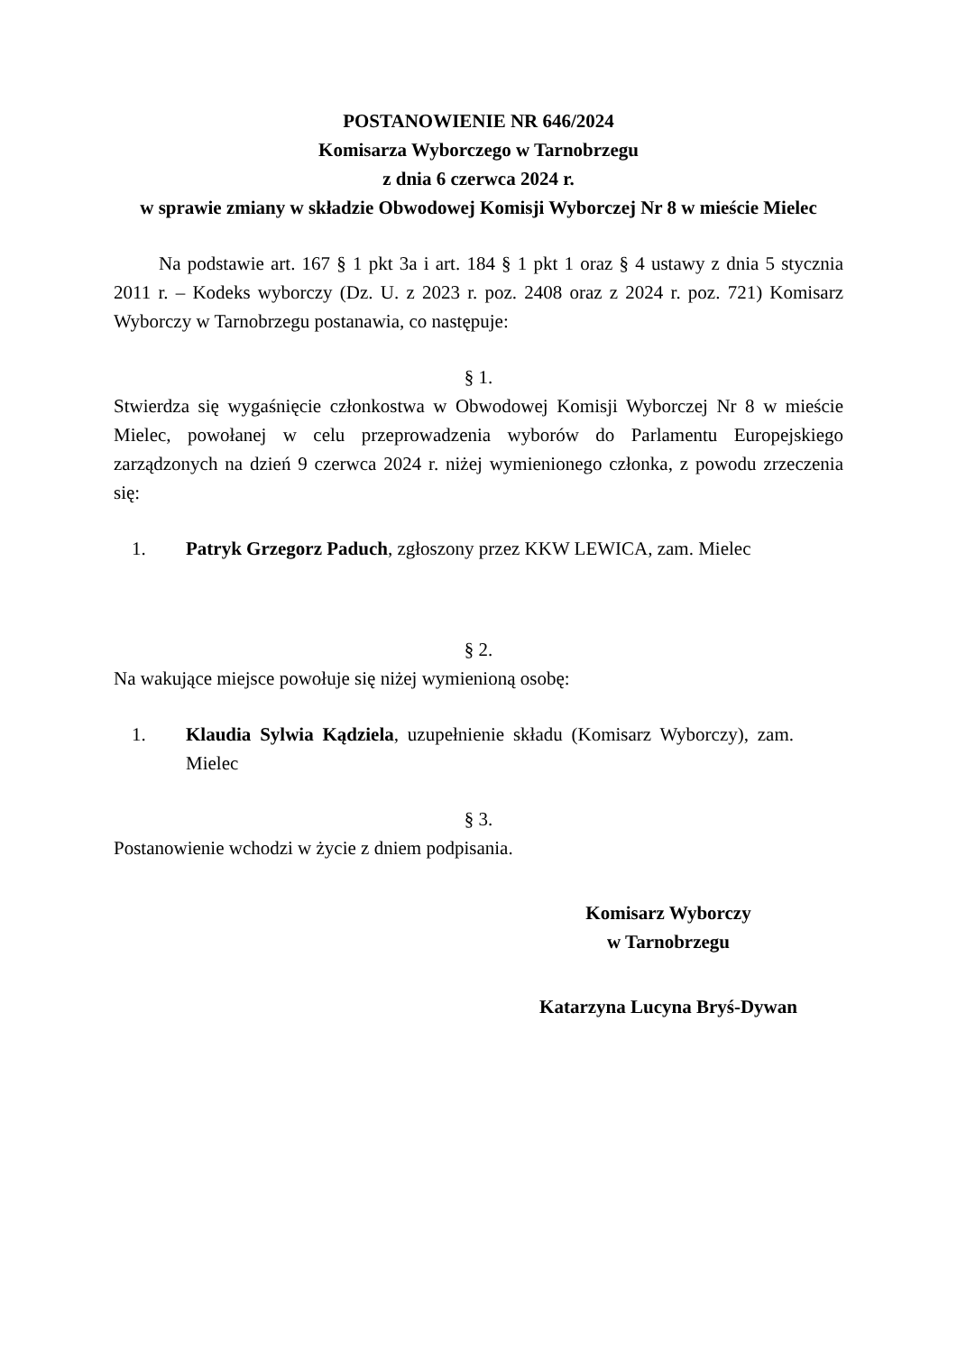POSTANOWIENIE NR 646/2024
Komisarza Wyborczego w Tarnobrzegu
z dnia 6 czerwca 2024 r.
w sprawie zmiany w składzie Obwodowej Komisji Wyborczej Nr 8 w mieście Mielec
Na podstawie art. 167 § 1 pkt 3a i art. 184 § 1 pkt 1 oraz § 4 ustawy z dnia 5 stycznia 2011 r. – Kodeks wyborczy (Dz. U. z 2023 r. poz. 2408 oraz z 2024 r. poz. 721) Komisarz Wyborczy w Tarnobrzegu postanawia, co następuje:
§ 1.
Stwierdza się wygaśnięcie członkostwa w Obwodowej Komisji Wyborczej Nr 8 w mieście Mielec, powołanej w celu przeprowadzenia wyborów do Parlamentu Europejskiego zarządzonych na dzień 9 czerwca 2024 r. niżej wymienionego członka, z powodu zrzeczenia się:
1. Patryk Grzegorz Paduch, zgłoszony przez KKW LEWICA, zam. Mielec
§ 2.
Na wakujące miejsce powołuje się niżej wymienioną osobę:
1. Klaudia Sylwia Kądziela, uzupełnienie składu (Komisarz Wyborczy), zam. Mielec
§ 3.
Postanowienie wchodzi w życie z dniem podpisania.
Komisarz Wyborczy
w Tarnobrzegu
Katarzyna Lucyna Bryś-Dywan